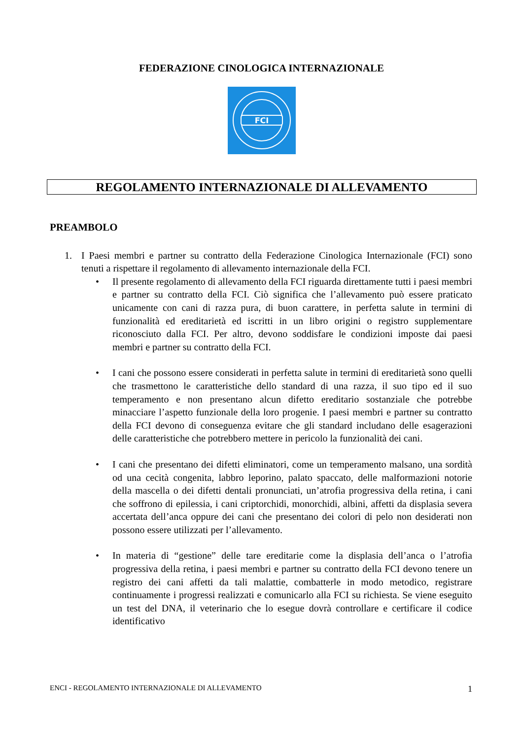FEDERAZIONE CINOLOGICA INTERNAZIONALE
FCI
REGOLAMENTO INTERNAZIONALE DI ALLEVAMENTO
PREAMBOLO
1. I Paesi membri e partner su contratto della Federazione Cinologica Internazionale (FCI) sono tenuti a rispettare il regolamento di allevamento internazionale della FCI.
• Il presente regolamento di allevamento della FCI riguarda direttamente tutti i paesi membri e partner su contratto della FCI. Ciò significa che l’allevamento può essere praticato unicamente con cani di razza pura, di buon carattere, in perfetta salute in termini di funzionalità ed ereditarietà ed iscritti in un libro origini o registro supplementare riconosciuto dalla FCI. Per altro, devono soddisfare le condizioni imposte dai paesi membri e partner su contratto della FCI.
• I cani che possono essere considerati in perfetta salute in termini di ereditarietà sono quelli che trasmettono le caratteristiche dello standard di una razza, il suo tipo ed il suo temperamento e non presentano alcun difetto ereditario sostanziale che potrebbe minacciare l’aspetto funzionale della loro progenie. I paesi membri e partner su contratto della FCI devono di conseguenza evitare che gli standard includano delle esagerazioni delle caratteristiche che potrebbero mettere in pericolo la funzionalità dei cani.
• I cani che presentano dei difetti eliminatori, come un temperamento malsano, una sordità od una cecità congenita, labbro leporino, palato spaccato, delle malformazioni notorie della mascella o dei difetti dentali pronunciati, un’atrofia progressiva della retina, i cani che soffrono di epilessia, i cani criptorchidi, monorchidi, albini, affetti da displasia severa accertata dell’anca oppure dei cani che presentano dei colori di pelo non desiderati non possono essere utilizzati per l’allevamento.
• In materia di “gestione” delle tare ereditarie come la displasia dell’anca o l’atrofia progressiva della retina, i paesi membri e partner su contratto della FCI devono tenere un registro dei cani affetti da tali malattie, combatterle in modo metodico, registrare continuamente i progressi realizzati e comunicarlo alla FCI su richiesta. Se viene eseguito un test del DNA, il veterinario che lo esegue dovrà controllare e certificare il codice identificativo
ENCI - REGOLAMENTO INTERNAZIONALE DI ALLEVAMENTO 1